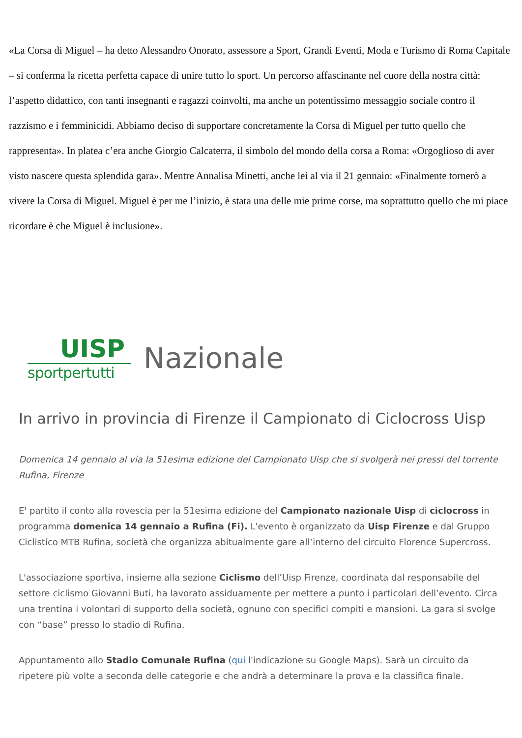«La Corsa di Miguel – ha detto Alessandro Onorato, assessore a Sport, Grandi Eventi, Moda e Turismo di Roma Capitale – si conferma la ricetta perfetta capace di unire tutto lo sport. Un percorso affascinante nel cuore della nostra città: l’aspetto didattico, con tanti insegnanti e ragazzi coinvolti, ma anche un potentissimo messaggio sociale contro il razzismo e i femminicidi. Abbiamo deciso di supportare concretamente la Corsa di Miguel per tutto quello che rappresenta». In platea c’era anche Giorgio Calcaterra, il simbolo del mondo della corsa a Roma: «Orgoglioso di aver visto nascere questa splendida gara». Mentre Annalisa Minetti, anche lei al via il 21 gennaio: «Finalmente tornerò a vivere la Corsa di Miguel. Miguel è per me l’inizio, è stata una delle mie prime corse, ma soprattutto quello che mi piace ricordare è che Miguel è inclusione».
UISP
sportpertutti
Nazionale
In arrivo in provincia di Firenze il Campionato di Ciclocross Uisp
Domenica 14 gennaio al via la 51esima edizione del Campionato Uisp che si svolgerà nei pressi del torrente Rufina, Firenze
E' partito il conto alla rovescia per la 51esima edizione del Campionato nazionale Uisp di ciclocross in programma domenica 14 gennaio a Rufina (Fi). L'evento è organizzato da Uisp Firenze e dal Gruppo Ciclistico MTB Rufina, società che organizza abitualmente gare all’interno del circuito Florence Supercross.
L'associazione sportiva, insieme alla sezione Ciclismo dell’Uisp Firenze, coordinata dal responsabile del settore ciclismo Giovanni Buti, ha lavorato assiduamente per mettere a punto i particolari dell’evento. Circa una trentina i volontari di supporto della società, ognuno con specifici compiti e mansioni. La gara si svolge con “base” presso lo stadio di Rufina.
Appuntamento allo Stadio Comunale Rufina (qui l'indicazione su Google Maps). Sarà un circuito da ripetere più volte a seconda delle categorie e che andrà a determinare la prova e la classifica finale.